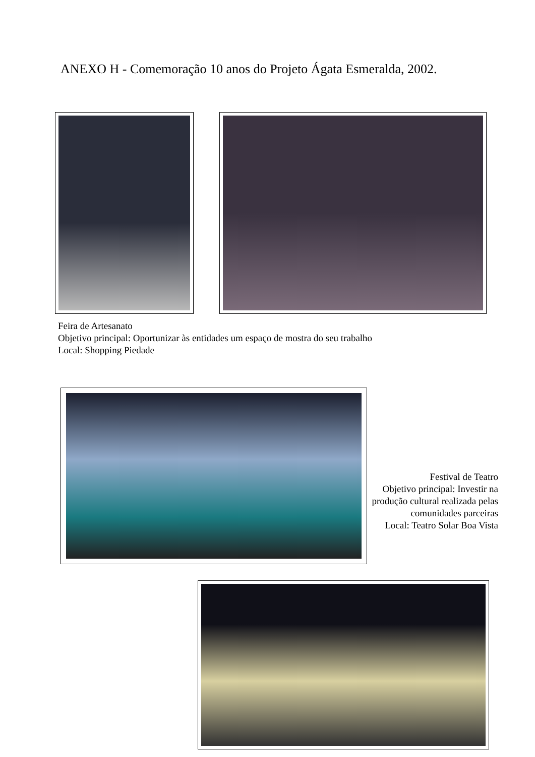ANEXO H - Comemoração 10 anos do Projeto Ágata Esmeralda, 2002.
Feira de Artesanato
Objetivo principal: Oportunizar às entidades um espaço de mostra do seu trabalho
Local: Shopping Piedade
Festival de Teatro
Objetivo principal: Investir na produção cultural realizada pelas comunidades parceiras
Local: Teatro Solar Boa Vista